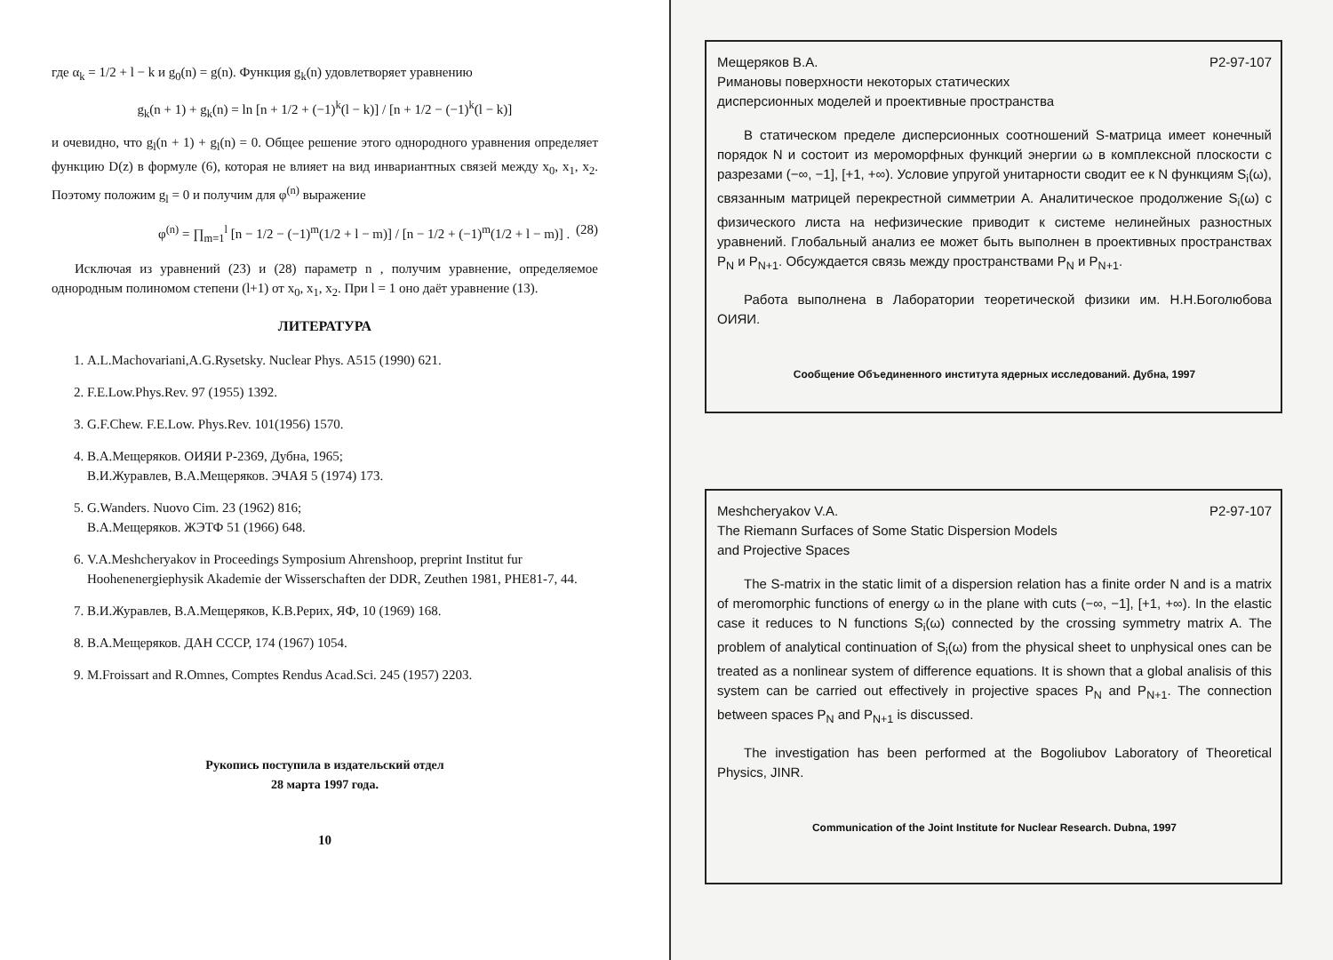где α<sub>k</sub> = 1/2 + l − k и g<sub>0</sub>(n) = g(n). Функция g<sub>k</sub>(n) удовлетворяет уравнению
g<sub>k</sub>(n + 1) + g<sub>k</sub>(n) = ln [n + 1/2 + (−1)<sup>k</sup>(l − k)] / [n + 1/2 − (−1)<sup>k</sup>(l − k)]
и очевидно, что g<sub>l</sub>(n + 1) + g<sub>l</sub>(n) = 0. Общее решение этого однородного уравнения определяет функцию D(z) в формуле (6), которая не влияет на вид инвариантных связей между x<sub>0</sub>, x<sub>1</sub>, x<sub>2</sub>. Поэтому положим g<sub>l</sub> = 0 и получим для φ<sup>(n)</sup> выражение
φ<sup>(n)</sup> = ∏<sub>m=1</sub><sup>l</sup> [n − 1/2 − (−1)<sup>m</sup>(1/2 + l − m)] / [n − 1/2 + (−1)<sup>m</sup>(1/2 + l − m)] . (28)
Исключая из уравнений (23) и (28) параметр n , получим уравнение, определяемое однородным полиномом степени (l+1) от x<sub>0</sub>, x<sub>1</sub>, x<sub>2</sub>. При l = 1 оно даёт уравнение (13).
ЛИТЕРАТУРА
1. A.L.Machovariani,A.G.Rysetsky. Nuclear Phys. A515 (1990) 621.
2. F.E.Low.Phys.Rev. 97 (1955) 1392.
3. G.F.Chew. F.E.Low. Phys.Rev. 101(1956) 1570.
4. В.А.Мещеряков. ОИЯИ Р-2369, Дубна, 1965;
В.И.Журавлев, В.А.Мещеряков. ЭЧАЯ 5 (1974) 173.
5. G.Wanders. Nuovo Cim. 23 (1962) 816;
В.А.Мещеряков. ЖЭТФ 51 (1966) 648.
6. V.A.Meshcheryakov in Proceedings Symposium Ahrenshoop, preprint Institut fur Hoohenenergiephysik Akademie der Wisserschaften der DDR, Zeuthen 1981, PHE81-7, 44.
7. В.И.Журавлев, В.А.Мещеряков, К.В.Рерих, ЯФ, 10 (1969) 168.
8. В.А.Мещеряков. ДАН СССР, 174 (1967) 1054.
9. M.Froissart and R.Omnes, Comptes Rendus Acad.Sci. 245 (1957) 2203.
Рукопись поступила в издательский отдел
28 марта 1997 года.
10
Мещеряков В.А. Р2-97-107
Римановы поверхности некоторых статических
дисперсионных моделей и проективные пространства
В статическом пределе дисперсионных соотношений S-матрица имеет конечный порядок N и состоит из мероморфных функций энергии ω в комплексной плоскости с разрезами (−∞, −1], [+1, +∞). Условие упругой унитарности сводит ее к N функциям S<sub>i</sub>(ω), связанным матрицей перекрестной симметрии A. Аналитическое продолжение S<sub>i</sub>(ω) с физического листа на нефизические приводит к системе нелинейных разностных уравнений. Глобальный анализ ее может быть выполнен в проективных пространствах P<sub>N</sub> и P<sub>N+1</sub>. Обсуждается связь между пространствами P<sub>N</sub> и P<sub>N+1</sub>.
Работа выполнена в Лаборатории теоретической физики им. Н.Н.Боголюбова ОИЯИ.
Сообщение Объединенного института ядерных исследований. Дубна, 1997
Meshcheryakov V.A. P2-97-107
The Riemann Surfaces of Some Static Dispersion Models
and Projective Spaces
The S-matrix in the static limit of a dispersion relation has a finite order N and is a matrix of meromorphic functions of energy ω in the plane with cuts (−∞, −1], [+1, +∞). In the elastic case it reduces to N functions S<sub>i</sub>(ω) connected by the crossing symmetry matrix A. The problem of analytical continuation of S<sub>i</sub>(ω) from the physical sheet to unphysical ones can be treated as a nonlinear system of difference equations. It is shown that a global analisis of this system can be carried out effectively in projective spaces P<sub>N</sub> and P<sub>N+1</sub>. The connection between spaces P<sub>N</sub> and P<sub>N+1</sub> is discussed.
The investigation has been performed at the Bogoliubov Laboratory of Theoretical Physics, JINR.
Communication of the Joint Institute for Nuclear Research. Dubna, 1997